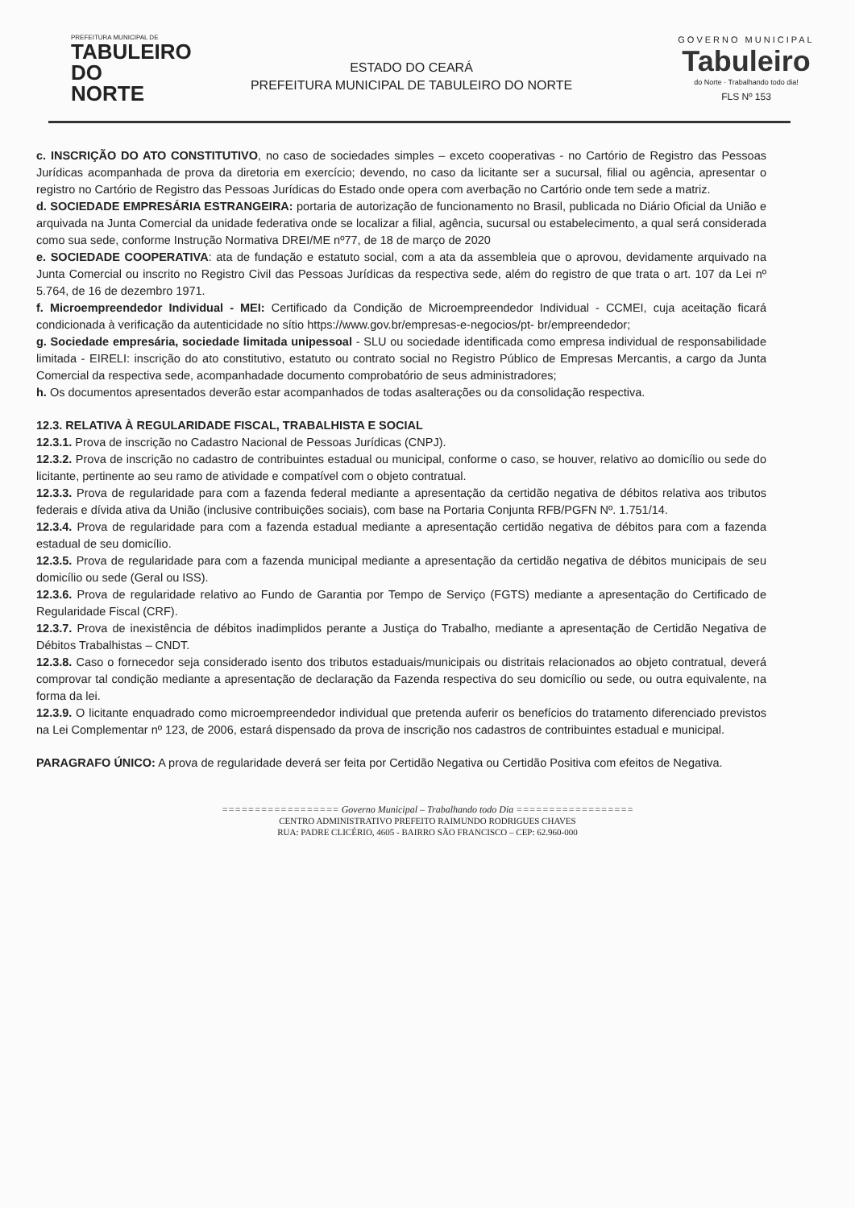PREFEITURA MUNICIPAL DE
TABULEIRO
DO NORTE
ESTADO DO CEARÁ
PREFEITURA MUNICIPAL DE TABULEIRO DO NORTE
GOVERNO MUNICIPAL
Tabuleiro
do Norte · Trabalhando todo dia!
FLS Nº 153
c. INSCRIÇÃO DO ATO CONSTITUTIVO, no caso de sociedades simples – exceto cooperativas - no Cartório de Registro das Pessoas Jurídicas acompanhada de prova da diretoria em exercício; devendo, no caso da licitante ser a sucursal, filial ou agência, apresentar o registro no Cartório de Registro das Pessoas Jurídicas do Estado onde opera com averbação no Cartório onde tem sede a matriz.
d. SOCIEDADE EMPRESÁRIA ESTRANGEIRA: portaria de autorização de funcionamento no Brasil, publicada no Diário Oficial da União e arquivada na Junta Comercial da unidade federativa onde se localizar a filial, agência, sucursal ou estabelecimento, a qual será considerada como sua sede, conforme Instrução Normativa DREI/ME nº77, de 18 de março de 2020
e. SOCIEDADE COOPERATIVA: ata de fundação e estatuto social, com a ata da assembleia que o aprovou, devidamente arquivado na Junta Comercial ou inscrito no Registro Civil das Pessoas Jurídicas da respectiva sede, além do registro de que trata o art. 107 da Lei nº 5.764, de 16 de dezembro 1971.
f. Microempreendedor Individual - MEI: Certificado da Condição de Microempreendedor Individual - CCMEI, cuja aceitação ficará condicionada à verificação da autenticidade no sítio https://www.gov.br/empresas-e-negocios/pt- br/empreendedor;
g. Sociedade empresária, sociedade limitada unipessoal - SLU ou sociedade identificada como empresa individual de responsabilidade limitada - EIRELI: inscrição do ato constitutivo, estatuto ou contrato social no Registro Público de Empresas Mercantis, a cargo da Junta Comercial da respectiva sede, acompanhadade documento comprobatório de seus administradores;
h. Os documentos apresentados deverão estar acompanhados de todas asalterações ou da consolidação respectiva.
12.3. RELATIVA À REGULARIDADE FISCAL, TRABALHISTA E SOCIAL
12.3.1. Prova de inscrição no Cadastro Nacional de Pessoas Jurídicas (CNPJ).
12.3.2. Prova de inscrição no cadastro de contribuintes estadual ou municipal, conforme o caso, se houver, relativo ao domicílio ou sede do licitante, pertinente ao seu ramo de atividade e compatível com o objeto contratual.
12.3.3. Prova de regularidade para com a fazenda federal mediante a apresentação da certidão negativa de débitos relativa aos tributos federais e dívida ativa da União (inclusive contribuições sociais), com base na Portaria Conjunta RFB/PGFN Nº. 1.751/14.
12.3.4. Prova de regularidade para com a fazenda estadual mediante a apresentação certidão negativa de débitos para com a fazenda estadual de seu domicílio.
12.3.5. Prova de regularidade para com a fazenda municipal mediante a apresentação da certidão negativa de débitos municipais de seu domicílio ou sede (Geral ou ISS).
12.3.6. Prova de regularidade relativo ao Fundo de Garantia por Tempo de Serviço (FGTS) mediante a apresentação do Certificado de Regularidade Fiscal (CRF).
12.3.7. Prova de inexistência de débitos inadimplidos perante a Justiça do Trabalho, mediante a apresentação de Certidão Negativa de Débitos Trabalhistas – CNDT.
12.3.8. Caso o fornecedor seja considerado isento dos tributos estaduais/municipais ou distritais relacionados ao objeto contratual, deverá comprovar tal condição mediante a apresentação de declaração da Fazenda respectiva do seu domicílio ou sede, ou outra equivalente, na forma da lei.
12.3.9. O licitante enquadrado como microempreendedor individual que pretenda auferir os benefícios do tratamento diferenciado previstos na Lei Complementar nº 123, de 2006, estará dispensado da prova de inscrição nos cadastros de contribuintes estadual e municipal.
PARAGRAFO ÚNICO: A prova de regularidade deverá ser feita por Certidão Negativa ou Certidão Positiva com efeitos de Negativa.
================== Governo Municipal – Trabalhando todo Dia ==================
CENTRO ADMINISTRATIVO PREFEITO RAIMUNDO RODRIGUES CHAVES
RUA: PADRE CLICÉRIO, 4605 - BAIRRO SÃO FRANCISCO – CEP: 62.960-000